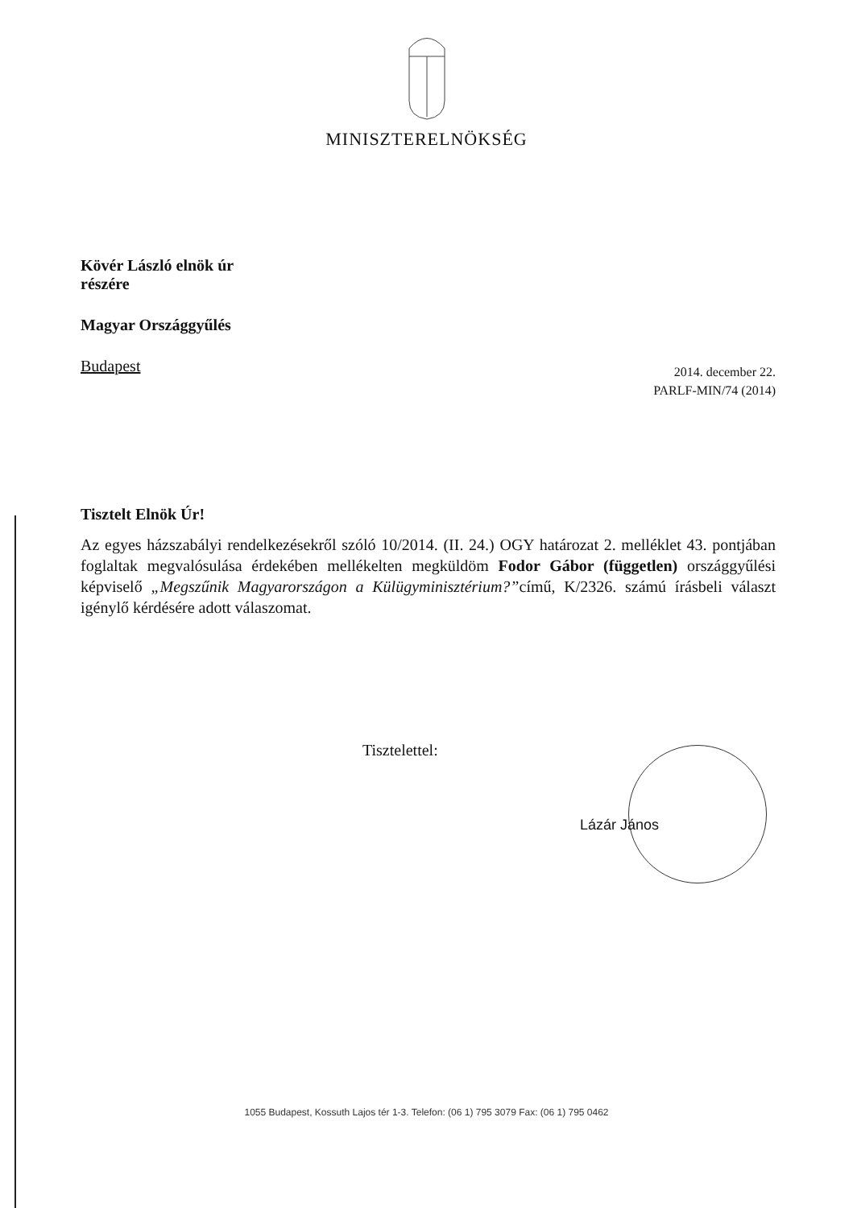MINISZTERELNÖKSÉG
Kövér László elnök úr
részére
Magyar Országgyűlés
Budapest
2014. december 22.
PARLF-MIN/74 (2014)
Tisztelt Elnök Úr!
Az egyes házszabályi rendelkezésekről szóló 10/2014. (II. 24.) OGY határozat 2. melléklet 43. pontjában foglaltak megvalósulása érdekében mellékelten megküldöm Fodor Gábor (független) országgyűlési képviselő „Megszűnik Magyarországon a Külügyminisztérium?”című, K/2326. számú írásbeli választ igénylő kérdésére adott válaszomat.
Tisztelettel:
Lázár János
1055 Budapest, Kossuth Lajos tér 1-3. Telefon: (06 1) 795 3079 Fax: (06 1) 795 0462